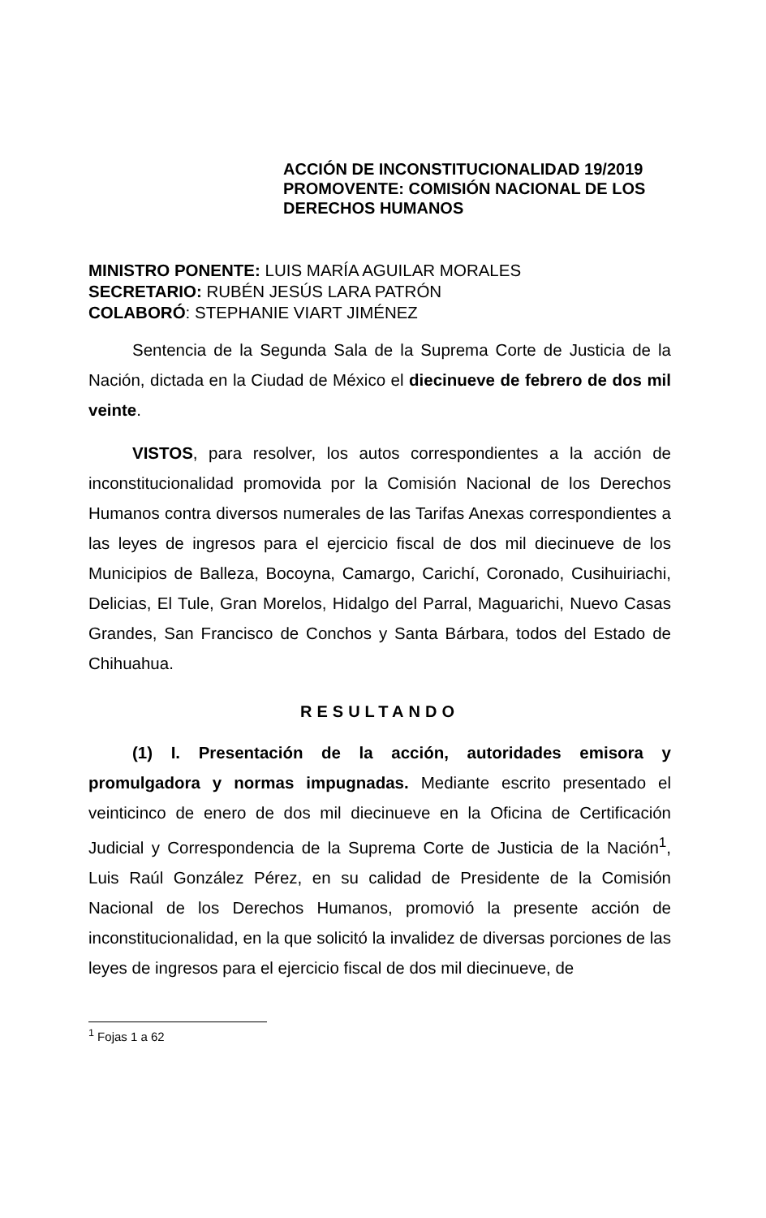ACCIÓN DE INCONSTITUCIONALIDAD 19/2019
PROMOVENTE: COMISIÓN NACIONAL DE LOS DERECHOS HUMANOS
MINISTRO PONENTE: LUIS MARÍA AGUILAR MORALES
SECRETARIO: RUBÉN JESÚS LARA PATRÓN
COLABORÓ: STEPHANIE VIART JIMÉNEZ
Sentencia de la Segunda Sala de la Suprema Corte de Justicia de la Nación, dictada en la Ciudad de México el diecinueve de febrero de dos mil veinte.
VISTOS, para resolver, los autos correspondientes a la acción de inconstitucionalidad promovida por la Comisión Nacional de los Derechos Humanos contra diversos numerales de las Tarifas Anexas correspondientes a las leyes de ingresos para el ejercicio fiscal de dos mil diecinueve de los Municipios de Balleza, Bocoyna, Camargo, Carichí, Coronado, Cusihuiriachi, Delicias, El Tule, Gran Morelos, Hidalgo del Parral, Maguarichi, Nuevo Casas Grandes, San Francisco de Conchos y Santa Bárbara, todos del Estado de Chihuahua.
RESULTANDO
(1) I. Presentación de la acción, autoridades emisora y promulgadora y normas impugnadas. Mediante escrito presentado el veinticinco de enero de dos mil diecinueve en la Oficina de Certificación Judicial y Correspondencia de la Suprema Corte de Justicia de la Nación<sup>1</sup>, Luis Raúl González Pérez, en su calidad de Presidente de la Comisión Nacional de los Derechos Humanos, promovió la presente acción de inconstitucionalidad, en la que solicitó la invalidez de diversas porciones de las leyes de ingresos para el ejercicio fiscal de dos mil diecinueve, de
<sup>1</sup> Fojas 1 a 62